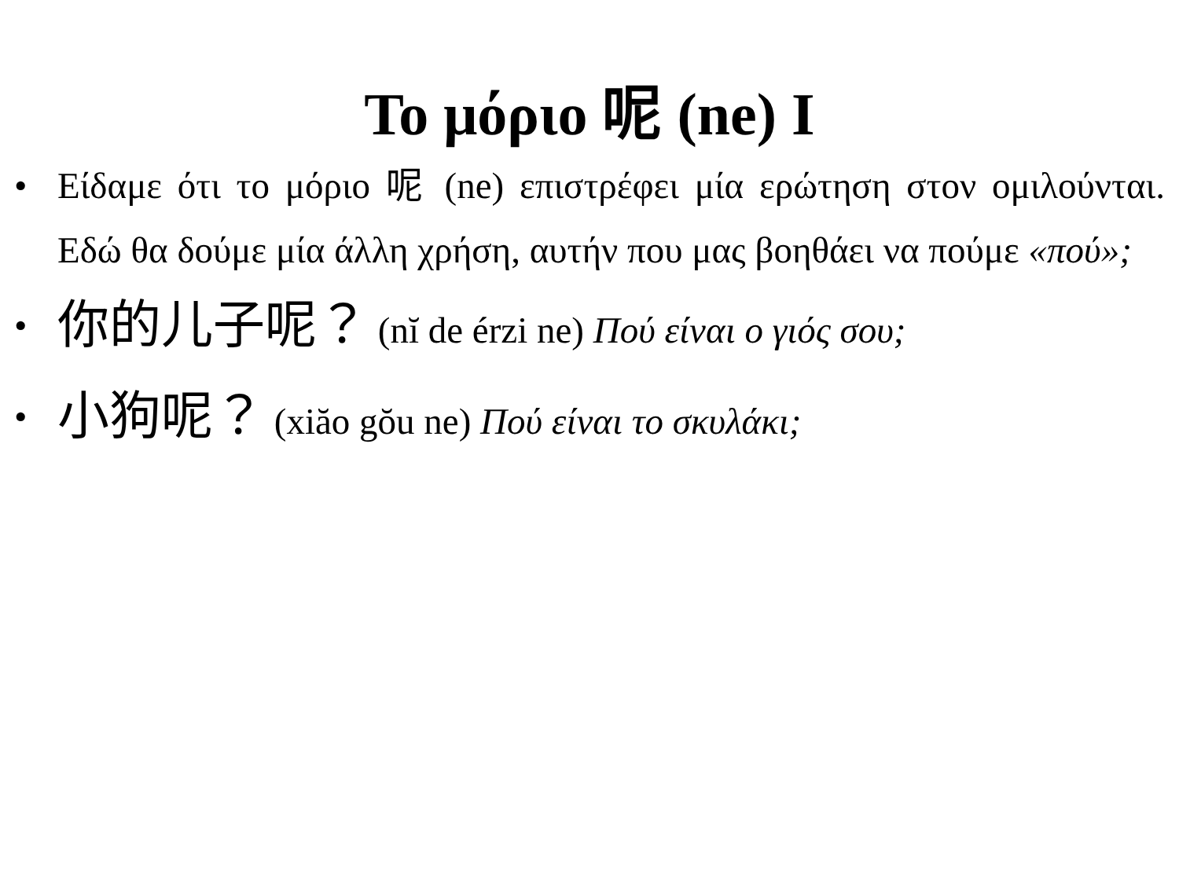Το μόριο 呢 (ne) I
• Είδαμε ότι το μόριο 呢 (ne) επιστρέφει μία ερώτηση στον ομιλούνται. Εδώ θα δούμε μία άλλη χρήση, αυτήν που μας βοηθάει να πούμε «πού»;
• 你的儿子呢？ (nĭ de érzi ne) Πού είναι ο γιός σου;
• 小狗呢？ (xiăo gŏu ne) Πού είναι το σκυλάκι;